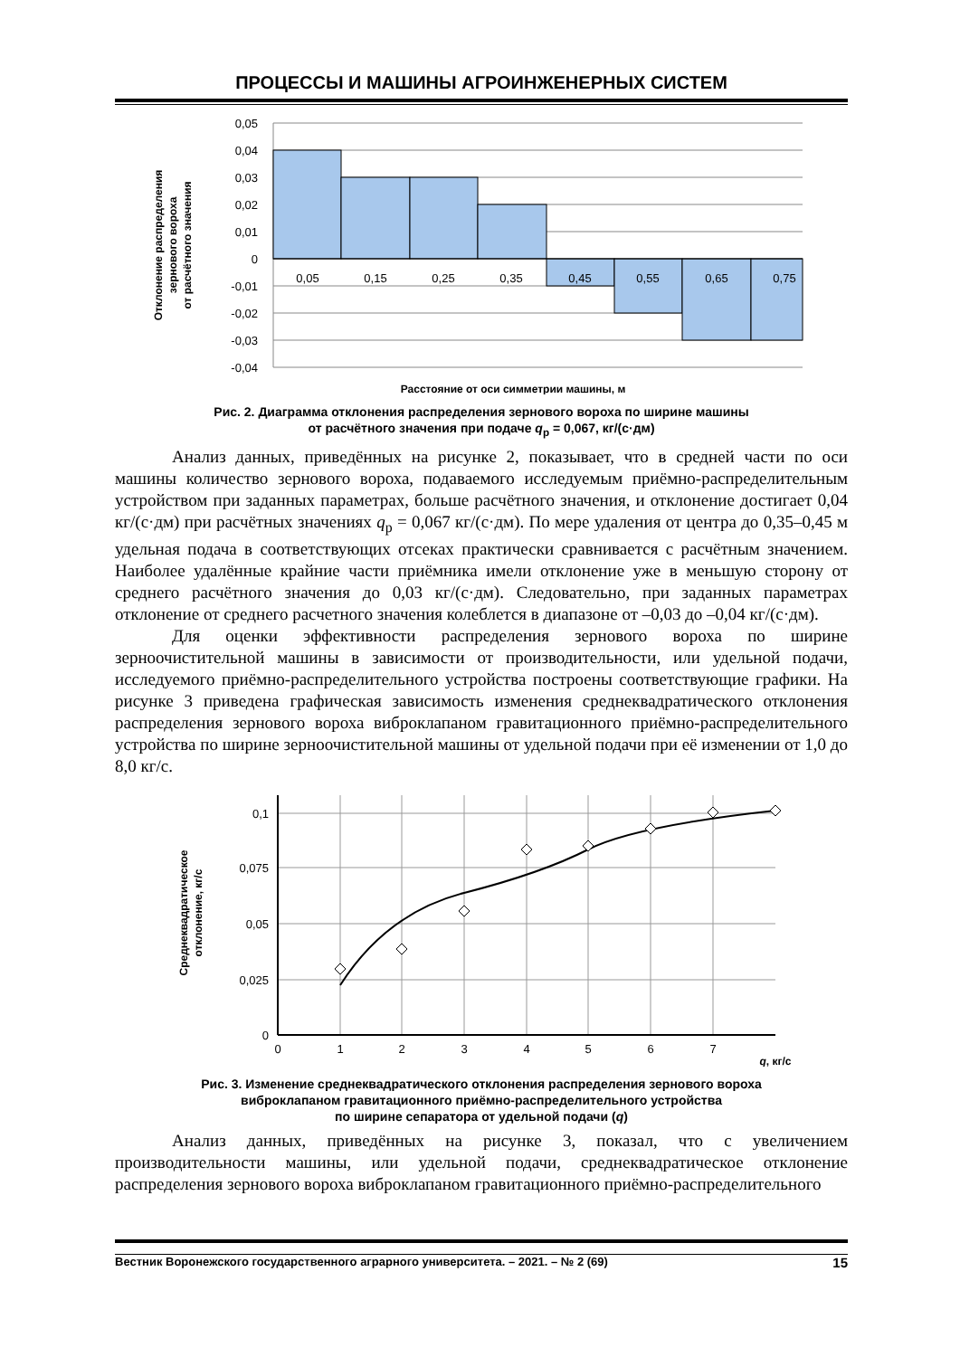ПРОЦЕССЫ И МАШИНЫ АГРОИНЖЕНЕРНЫХ СИСТЕМ
0,05
0,04
0,03
0,02
0,01
0
-0,01
-0,02
-0,03
-0,04
0,05
0,15
0,25
0,35
0,45
0,55
0,65
0,75
Отклонение распределения
зернового вороха
от расчётного значения
Расстояние от оси симметрии машины, м
Рис. 2. Диаграмма отклонения распределения зернового вороха по ширине машины
от расчётного значения при подаче q<sub>р</sub> = 0,067, кг/(с·дм)
Анализ данных, приведённых на рисунке 2, показывает, что в средней части по оси машины количество зернового вороха, подаваемого исследуемым приёмно-распределительным устройством при заданных параметрах, больше расчётного значения, и отклонение достигает 0,04 кг/(с·дм) при расчётных значениях q<sub>р</sub> = 0,067 кг/(с·дм). По мере удаления от центра до 0,35–0,45 м удельная подача в соответствующих отсеках практически сравнивается с расчётным значением. Наиболее удалённые крайние части приёмника имели отклонение уже в меньшую сторону от среднего расчётного значения до 0,03 кг/(с·дм). Следовательно, при заданных параметрах отклонение от среднего расчетного значения колеблется в диапазоне от –0,03 до –0,04 кг/(с·дм).
Для оценки эффективности распределения зернового вороха по ширине зерноочистительной машины в зависимости от производительности, или удельной подачи, исследуемого приёмно-распределительного устройства построены соответствующие графики. На рисунке 3 приведена графическая зависимость изменения среднеквадратического отклонения распределения зернового вороха виброклапаном гравитационного приёмно-распределительного устройства по ширине зерноочистительной машины от удельной подачи при её изменении от 1,0 до 8,0 кг/с.
0,1
0,075
0,05
0,025
0
0
1
2
3
4
5
6
7
Среднеквадратическое
отклонение, кг/с
q, кг/с
Рис. 3. Изменение среднеквадратического отклонения распределения зернового вороха
виброклапаном гравитационного приёмно-распределительного устройства
по ширине сепаратора от удельной подачи (q)
Анализ данных, приведённых на рисунке 3, показал, что с увеличением производительности машины, или удельной подачи, среднеквадратическое отклонение распределения зернового вороха виброклапаном гравитационного приёмно-распределительного
Вестник Воронежского государственного аграрного университета. – 2021. – № 2 (69) 15